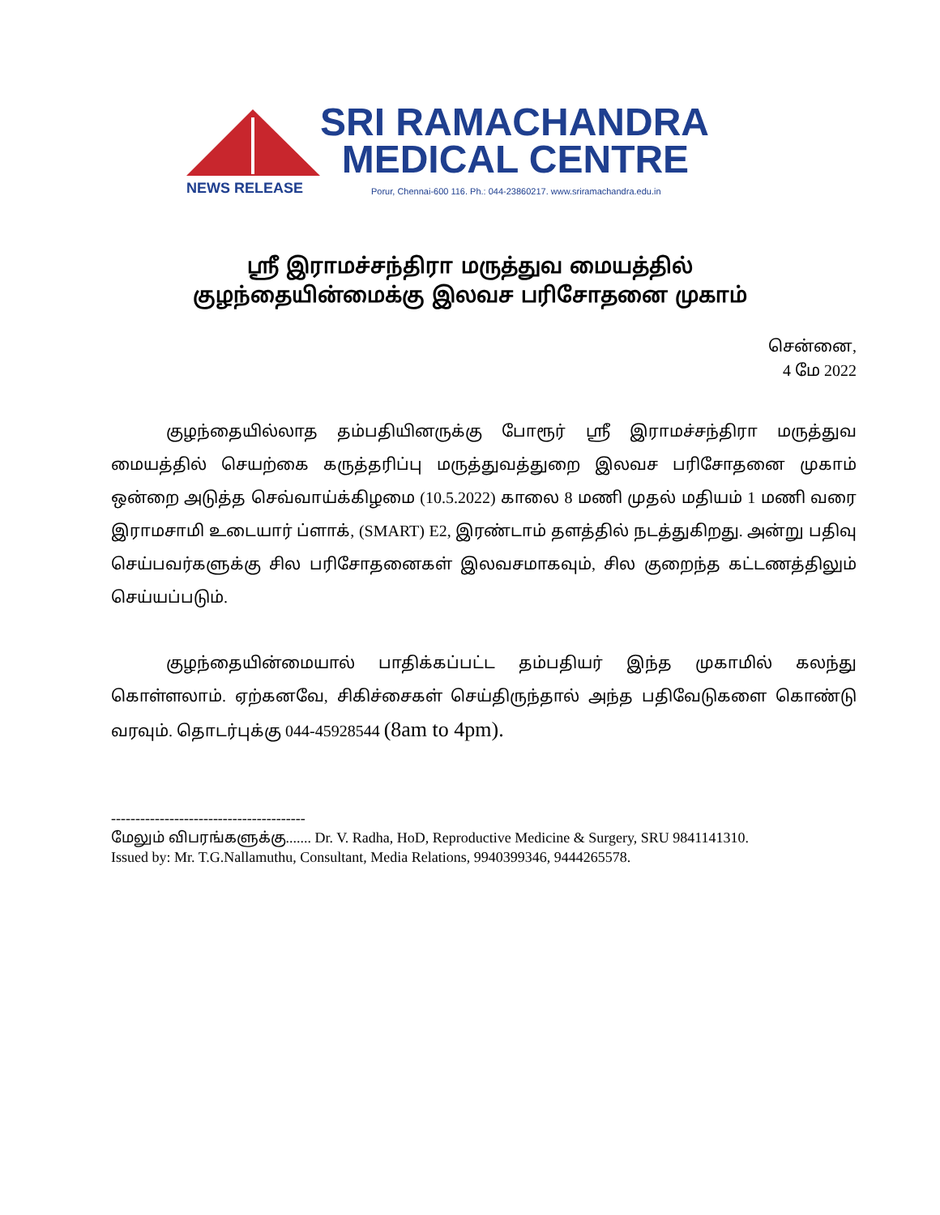SRI RAMACHANDRA
MEDICAL CENTRE
NEWS RELEASE
Porur, Chennai-600 116. Ph.: 044-23860217. www.sriramachandra.edu.in
ஸ்ரீ இராமச்சந்திரா மருத்துவ மையத்தில்
குழந்தையின்மைக்கு இலவச பரிசோதனை முகாம்
சென்னை,
4 மே 2022
குழந்தையில்லாத தம்பதியினருக்கு போரூர் ஸ்ரீ இராமச்சந்திரா மருத்துவ மையத்தில் செயற்கை கருத்தரிப்பு மருத்துவத்துறை இலவச பரிசோதனை முகாம் ஒன்றை அடுத்த செவ்வாய்க்கிழமை (10.5.2022) காலை 8 மணி முதல் மதியம் 1 மணி வரை இராமசாமி உடையார் ப்ளாக், (SMART) E2, இரண்டாம் தளத்தில் நடத்துகிறது. அன்று பதிவு செய்பவர்களுக்கு சில பரிசோதனைகள் இலவசமாகவும், சில குறைந்த கட்டணத்திலும் செய்யப்படும்.
குழந்தையின்மையால் பாதிக்கப்பட்ட தம்பதியர் இந்த முகாமில் கலந்து கொள்ளலாம். ஏற்கனவே, சிகிச்சைகள் செய்திருந்தால் அந்த பதிவேடுகளை கொண்டு வரவும். தொடர்புக்கு 044-45928544 (8am to 4pm).
----------------------------------------
மேலும் விபரங்களுக்கு....... Dr. V. Radha, HoD, Reproductive Medicine & Surgery, SRU 9841141310.
Issued by: Mr. T.G.Nallamuthu, Consultant, Media Relations, 9940399346, 9444265578.